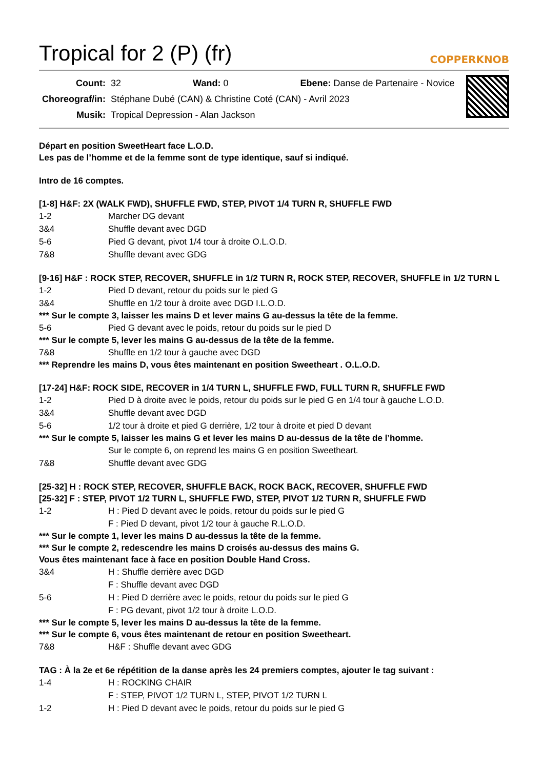Tropical for 2 (P) (fr)
COPPERKNOB
| Count: | 32 Wand: 0 Ebene: Danse de Partenaire - Novice |
| Choreograf/in: | Stéphane Dubé (CAN) & Christine Coté (CAN) - Avril 2023 |
| Musik: | Tropical Depression - Alan Jackson |
Départ en position SweetHeart face L.O.D.
Les pas de l’homme et de la femme sont de type identique, sauf si indiqué.
Intro de 16 comptes.
[1-8] H&F: 2X (WALK FWD), SHUFFLE FWD, STEP, PIVOT 1/4 TURN R, SHUFFLE FWD
| 1-2 | Marcher DG devant |
| 3&4 | Shuffle devant avec DGD |
| 5-6 | Pied G devant, pivot 1/4 tour à droite O.L.O.D. |
| 7&8 | Shuffle devant avec GDG |
[9-16] H&F : ROCK STEP, RECOVER, SHUFFLE in 1/2 TURN R, ROCK STEP, RECOVER, SHUFFLE in 1/2 TURN L
| 1-2 | Pied D devant, retour du poids sur le pied G |
| 3&4 | Shuffle en 1/2 tour à droite avec DGD I.L.O.D. |
*** Sur le compte 3, laisser les mains D et lever mains G au-dessus la tête de la femme.
| 5-6 | Pied G devant avec le poids, retour du poids sur le pied D |
*** Sur le compte 5, lever les mains G au-dessus de la tête de la femme.
| 7&8 | Shuffle en 1/2 tour à gauche avec DGD |
*** Reprendre les mains D, vous êtes maintenant en position Sweetheart . O.L.O.D.
[17-24] H&F: ROCK SIDE, RECOVER in 1/4 TURN L, SHUFFLE FWD, FULL TURN R, SHUFFLE FWD
| 1-2 | Pied D à droite avec le poids, retour du poids sur le pied G en 1/4 tour à gauche L.O.D. |
| 3&4 | Shuffle devant avec DGD |
| 5-6 | 1/2 tour à droite et pied G derrière, 1/2 tour à droite et pied D devant |
*** Sur le compte 5, laisser les mains G et lever les mains D au-dessus de la tête de l’homme.
| | Sur le compte 6, on reprend les mains G en position Sweetheart. |
| 7&8 | Shuffle devant avec GDG |
[25-32] H : ROCK STEP, RECOVER, SHUFFLE BACK, ROCK BACK, RECOVER, SHUFFLE FWD
[25-32] F : STEP, PIVOT 1/2 TURN L, SHUFFLE FWD, STEP, PIVOT 1/2 TURN R, SHUFFLE FWD
| 1-2 | H : Pied D devant avec le poids, retour du poids sur le pied G |
| | F : Pied D devant, pivot 1/2 tour à gauche R.L.O.D. |
*** Sur le compte 1, lever les mains D au-dessus la tête de la femme.
*** Sur le compte 2, redescendre les mains D croisés au-dessus des mains G.
Vous êtes maintenant face à face en position Double Hand Cross.
| 3&4 | H : Shuffle derrière avec DGD |
| | F : Shuffle devant avec DGD |
| 5-6 | H : Pied D derrière avec le poids, retour du poids sur le pied G |
| | F : PG devant, pivot 1/2 tour à droite L.O.D. |
*** Sur le compte 5, lever les mains D au-dessus la tête de la femme.
*** Sur le compte 6, vous êtes maintenant de retour en position Sweetheart.
| 7&8 | H&F : Shuffle devant avec GDG |
TAG : À la 2e et 6e répétition de la danse après les 24 premiers comptes, ajouter le tag suivant :
| 1-4 | H : ROCKING CHAIR |
| | F : STEP, PIVOT 1/2 TURN L, STEP, PIVOT 1/2 TURN L |
| 1-2 | H : Pied D devant avec le poids, retour du poids sur le pied G |